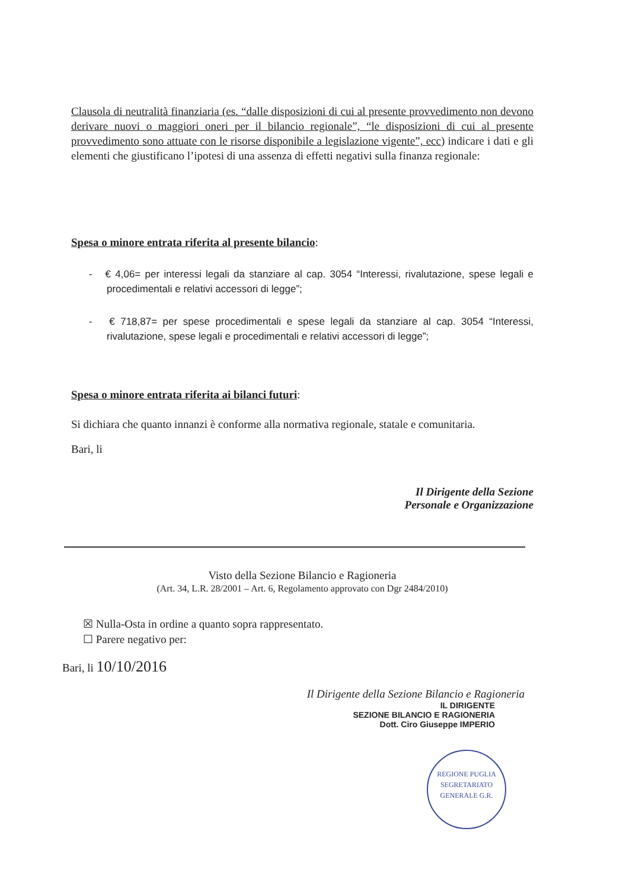Clausola di neutralità finanziaria (es. “dalle disposizioni di cui al presente provvedimento non devono derivare nuovi o maggiori oneri per il bilancio regionale”, “le disposizioni di cui al presente provvedimento sono attuate con le risorse disponibile a legislazione vigente”, ecc) indicare i dati e gli elementi che giustificano l’ipotesi di una assenza di effetti negativi sulla finanza regionale:
Spesa o minore entrata riferita al presente bilancio:
- € 4,06= per interessi legali da stanziare al cap. 3054 “Interessi, rivalutazione, spese legali e procedimentali e relativi accessori di legge”;
- € 718,87= per spese procedimentali e spese legali da stanziare al cap. 3054 “Interessi, rivalutazione, spese legali e procedimentali e relativi accessori di legge”;
Spesa o minore entrata riferita ai bilanci futuri:
Si dichiara che quanto innanzi è conforme alla normativa regionale, statale e comunitaria.
Bari, li
Il Dirigente della Sezione
Personale e Organizzazione
Visto della Sezione Bilancio e Ragioneria
(Art. 34, L.R. 28/2001 – Art. 6, Regolamento approvato con Dgr 2484/2010)
☒ Nulla-Osta in ordine a quanto sopra rappresentato.
☐ Parere negativo per:
Bari, li 10/10/2016
Il Dirigente della Sezione Bilancio e Ragioneria
IL DIRIGENTE
SEZIONE BILANCIO E RAGIONERIA
Dott. Ciro Giuseppe IMPERIO
REGIONE PUGLIA
SEGRETARIATO GENERALE G.R.